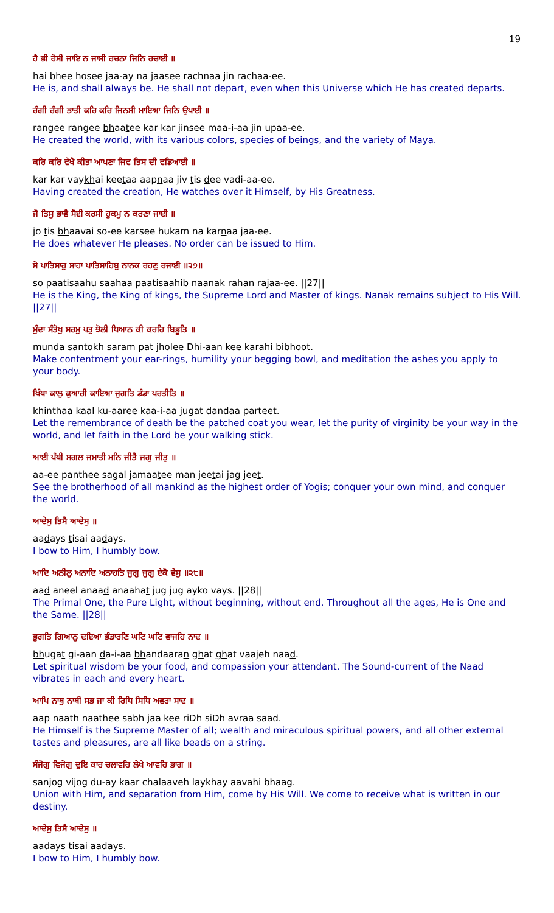19
ਹੈ ਭੀ ਹੋਸੀ ਜਾਇ ਨ ਜਾਸੀ ਰਚਨਾ ਜਿਨਿ ਰਚਾਈ ॥
hai bhee hosee jaa-ay na jaasee rachnaa jin rachaa-ee.
He is, and shall always be. He shall not depart, even when this Universe which He has created departs.
ਰੰਗੀ ਰੰਗੀ ਭਾਤੀ ਕਰਿ ਕਰਿ ਜਿਨਸੀ ਮਾਇਆ ਜਿਨਿ ਉਪਾਈ ॥
rangee rangee bhaatee kar kar jinsee maa-i-aa jin upaa-ee.
He created the world, with its various colors, species of beings, and the variety of Maya.
ਕਰਿ ਕਰਿ ਵੇਖੈ ਕੀਤਾ ਆਪਣਾ ਜਿਵ ਤਿਸ ਦੀ ਵਡਿਆਈ ॥
kar kar vaykhai keetaa aapnaa jiv tis dee vadi-aa-ee.
Having created the creation, He watches over it Himself, by His Greatness.
ਜੋ ਤਿਸੁ ਭਾਵੈ ਸੋਈ ਕਰਸੀ ਹੁਕਮੁ ਨ ਕਰਣਾ ਜਾਈ ॥
jo tis bhaavai so-ee karsee hukam na karnaa jaa-ee.
He does whatever He pleases. No order can be issued to Him.
ਸੋ ਪਾਤਿਸਾਹੁ ਸਾਹਾ ਪਾਤਿਸਾਹਿਬੁ ਨਾਨਕ ਰਹਣੁ ਰਜਾਈ ॥੨੭॥
so paatisaahu saahaa paatisaahib naanak rahan rajaa-ee. ||27||
He is the King, the King of kings, the Supreme Lord and Master of kings. Nanak remains subject to His Will. ||27||
ਮੁੰਦਾ ਸੰਤੋਖੁ ਸਰਮੁ ਪਤੁ ਝੋਲੀ ਧਿਆਨ ਕੀ ਕਰਹਿ ਬਿਭੂਤਿ ॥
munda santokh saram pat jholee Dhi-aan kee karahi bibhoot.
Make contentment your ear-rings, humility your begging bowl, and meditation the ashes you apply to your body.
ਖਿੰਥਾ ਕਾਲੁ ਕੁਆਰੀ ਕਾਇਆ ਜੁਗਤਿ ਡੰਡਾ ਪਰਤੀਤਿ ॥
khinthaa kaal ku-aaree kaa-i-aa jugat dandaa parteet.
Let the remembrance of death be the patched coat you wear, let the purity of virginity be your way in the world, and let faith in the Lord be your walking stick.
ਆਈ ਪੰਥੀ ਸਗਲ ਜਮਾਤੀ ਮਨਿ ਜੀਤੈ ਜਗੁ ਜੀਤੁ ॥
aa-ee panthee sagal jamaatee man jeetai jag jeet.
See the brotherhood of all mankind as the highest order of Yogis; conquer your own mind, and conquer the world.
ਆਦੇਸੁ ਤਿਸੈ ਆਦੇਸੁ ॥
aadays tisai aadays.
I bow to Him, I humbly bow.
ਆਦਿ ਅਨੀਲੁ ਅਨਾਦਿ ਅਨਾਹਤਿ ਜੁਗੁ ਜੁਗੁ ਏਕੋ ਵੇਸੁ ॥੨੮॥
aad aneel anaad anaahat jug jug ayko vays. ||28||
The Primal One, the Pure Light, without beginning, without end. Throughout all the ages, He is One and the Same. ||28||
ਭੁਗਤਿ ਗਿਆਨੁ ਦਇਆ ਭੰਡਾਰਣਿ ਘਟਿ ਘਟਿ ਵਾਜਹਿ ਨਾਦ ॥
bhugat gi-aan da-i-aa bhandaaran ghat ghat vaajeh naad.
Let spiritual wisdom be your food, and compassion your attendant. The Sound-current of the Naad vibrates in each and every heart.
ਆਪਿ ਨਾਥੁ ਨਾਥੀ ਸਭ ਜਾ ਕੀ ਰਿਧਿ ਸਿਧਿ ਅਵਰਾ ਸਾਦ ॥
aap naath naathee sabh jaa kee riDh siDh avraa saad.
He Himself is the Supreme Master of all; wealth and miraculous spiritual powers, and all other external tastes and pleasures, are all like beads on a string.
ਸੰਜੋਗੁ ਵਿਜੋਗੁ ਦੁਇ ਕਾਰ ਚਲਾਵਹਿ ਲੇਖੇ ਆਵਹਿ ਭਾਗ ॥
sanjog vijog du-ay kaar chalaaveh laykhay aavahi bhaag.
Union with Him, and separation from Him, come by His Will. We come to receive what is written in our destiny.
ਆਦੇਸੁ ਤਿਸੈ ਆਦੇਸੁ ॥
aadays tisai aadays.
I bow to Him, I humbly bow.